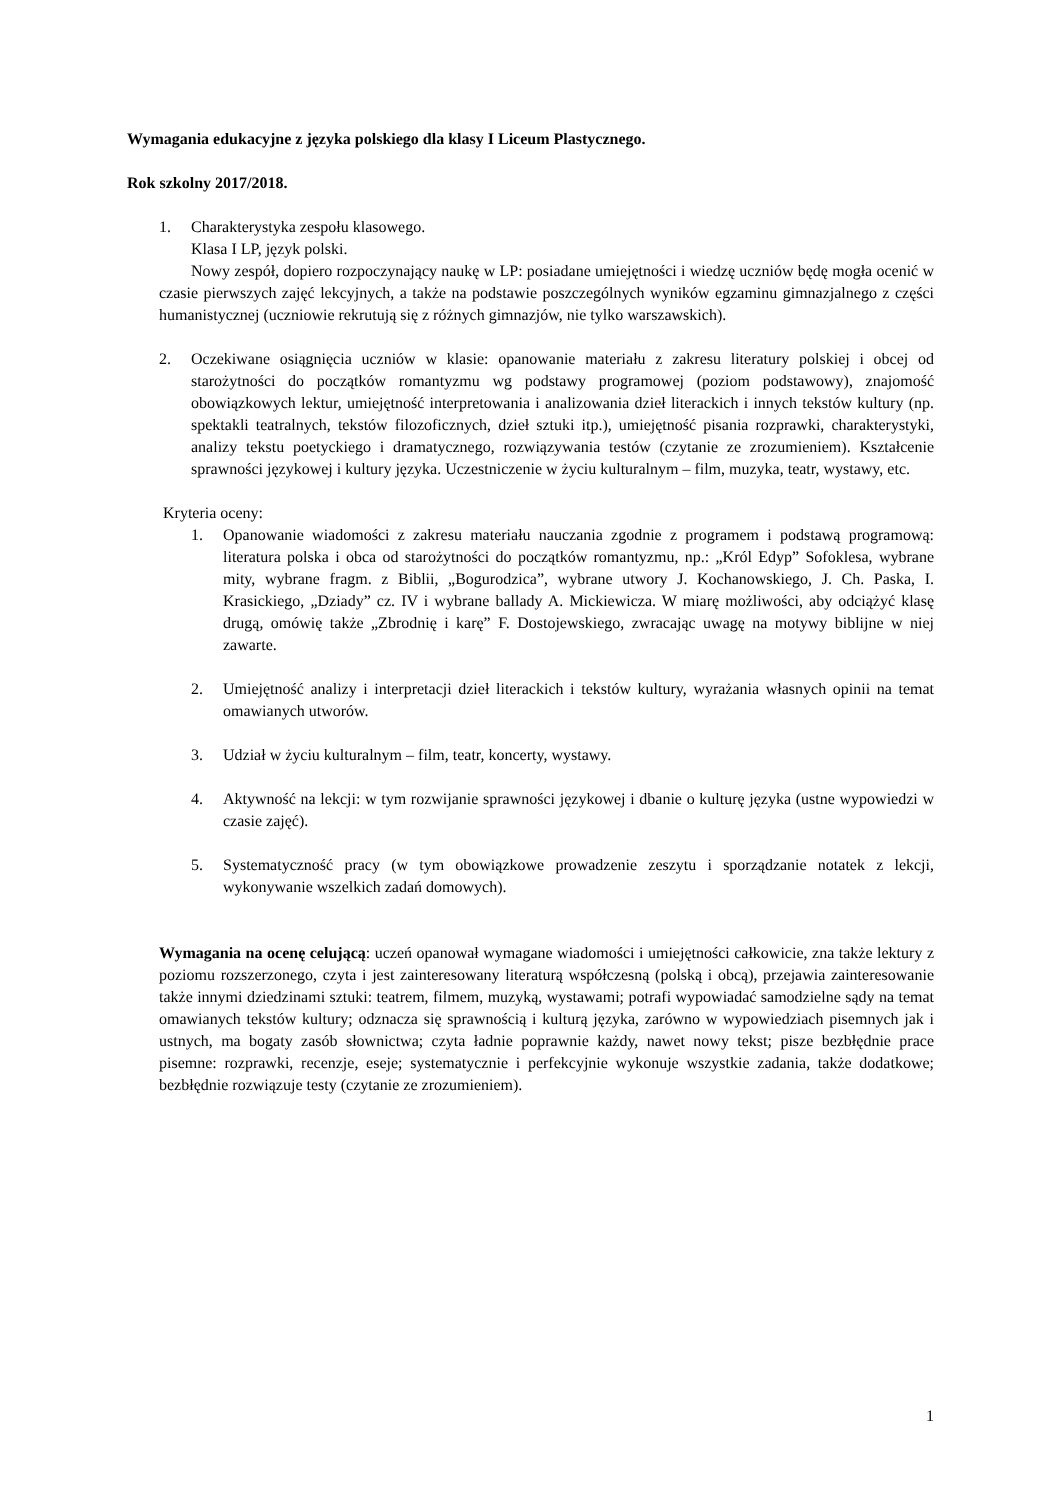Wymagania edukacyjne z języka polskiego dla klasy I Liceum Plastycznego.
Rok szkolny 2017/2018.
1. Charakterystyka zespołu klasowego.
Klasa I LP, język polski.
Nowy zespół, dopiero rozpoczynający naukę w LP: posiadane umiejętności i wiedzę uczniów będę mogła ocenić w czasie pierwszych zajęć lekcyjnych, a także na podstawie poszczególnych wyników egzaminu gimnazjalnego z części humanistycznej (uczniowie rekrutują się z różnych gimnazjów, nie tylko warszawskich).
2. Oczekiwane osiągnięcia uczniów w klasie: opanowanie materiału z zakresu literatury polskiej i obcej od starożytności do początków romantyzmu wg podstawy programowej (poziom podstawowy), znajomość obowiązkowych lektur, umiejętność interpretowania i analizowania dzieł literackich i innych tekstów kultury (np. spektakli teatralnych, tekstów filozoficznych, dzieł sztuki itp.), umiejętność pisania rozprawki, charakterystyki, analizy tekstu poetyckiego i dramatycznego, rozwiązywania testów (czytanie ze zrozumieniem). Kształcenie sprawności językowej i kultury języka. Uczestniczenie w życiu kulturalnym – film, muzyka, teatr, wystawy, etc.
Kryteria oceny:
1. Opanowanie wiadomości z zakresu materiału nauczania zgodnie z programem i podstawą programową: literatura polska i obca od starożytności do początków romantyzmu, np.: „Król Edyp” Sofoklesa, wybrane mity, wybrane fragm. z Biblii, „Bogurodzica”, wybrane utwory J. Kochanowskiego, J. Ch. Paska, I. Krasickiego, „Dziady” cz. IV i wybrane ballady A. Mickiewicza. W miarę możliwości, aby odciążyć klasę drugą, omówię także „Zbrodnię i karę” F. Dostojewskiego, zwracając uwagę na motywy biblijne w niej zawarte.
2. Umiejętność analizy i interpretacji dzieł literackich i tekstów kultury, wyrażania własnych opinii na temat omawianych utworów.
3. Udział w życiu kulturalnym – film, teatr, koncerty, wystawy.
4. Aktywność na lekcji: w tym rozwijanie sprawności językowej i dbanie o kulturę języka (ustne wypowiedzi w czasie zajęć).
5. Systematyczność pracy (w tym obowiązkowe prowadzenie zeszytu i sporządzanie notatek z lekcji, wykonywanie wszelkich zadań domowych).
Wymagania na ocenę celującą: uczeń opanował wymagane wiadomości i umiejętności całkowicie, zna także lektury z poziomu rozszerzonego, czyta i jest zainteresowany literaturą współczesną (polską i obcą), przejawia zainteresowanie także innymi dziedzinami sztuki: teatrem, filmem, muzyką, wystawami; potrafi wypowiadać samodzielne sądy na temat omawianych tekstów kultury; odznacza się sprawnością i kulturą języka, zarówno w wypowiedziach pisemnych jak i ustnych, ma bogaty zasób słownictwa; czyta ładnie poprawnie każdy, nawet nowy tekst; pisze bezbłędnie prace pisemne: rozprawki, recenzje, eseje; systematycznie i perfekcyjnie wykonuje wszystkie zadania, także dodatkowe; bezbłędnie rozwiązuje testy (czytanie ze zrozumieniem).
1